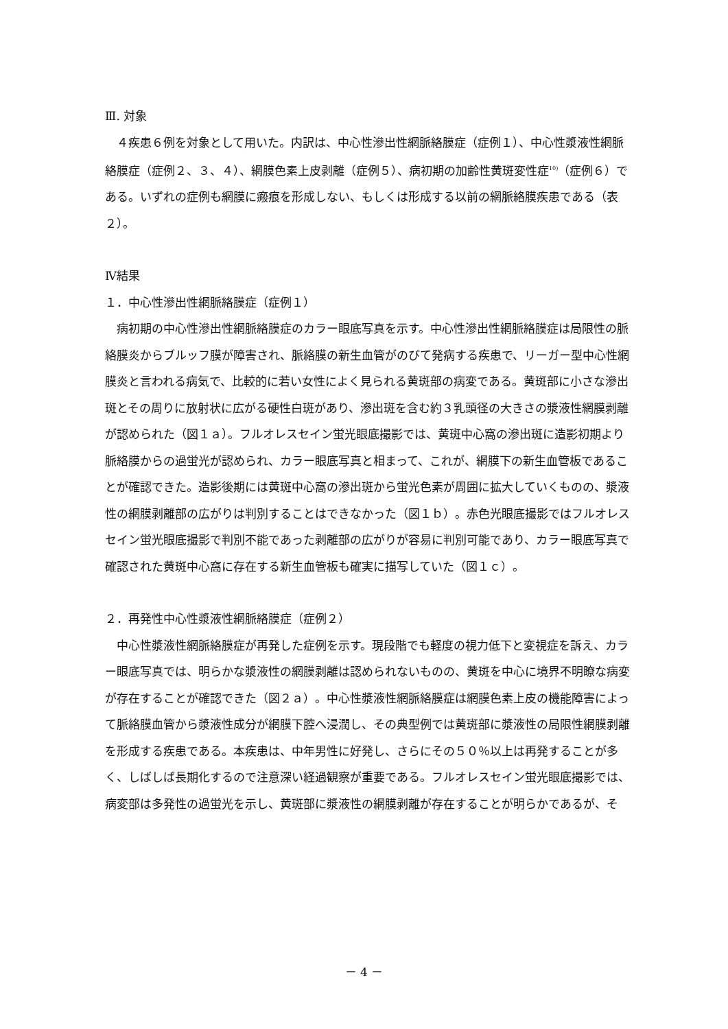Ⅲ. 対象
４疾患６例を対象として用いた。内訳は、中心性滲出性網脈絡膜症（症例１）、中心性漿液性網脈絡膜症（症例２、３、４）、網膜色素上皮剥離（症例５）、病初期の加齢性黄斑変性症<sup>10)</sup>（症例６）である。いずれの症例も網膜に瘢痕を形成しない、もしくは形成する以前の網脈絡膜疾患である（表２）。
Ⅳ結果
１．中心性滲出性網脈絡膜症（症例１）
病初期の中心性滲出性網脈絡膜症のカラー眼底写真を示す。中心性滲出性網脈絡膜症は局限性の脈絡膜炎からブルッフ膜が障害され、脈絡膜の新生血管がのびて発病する疾患で、リーガー型中心性網膜炎と言われる病気で、比較的に若い女性によく見られる黄斑部の病変である。黄斑部に小さな滲出斑とその周りに放射状に広がる硬性白斑があり、滲出斑を含む約３乳頭径の大きさの漿液性網膜剥離が認められた（図１ａ）。フルオレスセイン蛍光眼底撮影では、黄斑中心窩の滲出斑に造影初期より脈絡膜からの過蛍光が認められ、カラー眼底写真と相まって、これが、網膜下の新生血管板であることが確認できた。造影後期には黄斑中心窩の滲出斑から蛍光色素が周囲に拡大していくものの、漿液性の網膜剥離部の広がりは判別することはできなかった（図１ｂ）。赤色光眼底撮影ではフルオレスセイン蛍光眼底撮影で判別不能であった剥離部の広がりが容易に判別可能であり、カラー眼底写真で確認された黄斑中心窩に存在する新生血管板も確実に描写していた（図１ｃ）。
２．再発性中心性漿液性網脈絡膜症（症例２）
中心性漿液性網脈絡膜症が再発した症例を示す。現段階でも軽度の視力低下と変視症を訴え、カラー眼底写真では、明らかな漿液性の網膜剥離は認められないものの、黄斑を中心に境界不明瞭な病変が存在することが確認できた（図２ａ）。中心性漿液性網脈絡膜症は網膜色素上皮の機能障害によって脈絡膜血管から漿液性成分が網膜下腔へ浸潤し、その典型例では黄斑部に漿液性の局限性網膜剥離を形成する疾患である。本疾患は、中年男性に好発し、さらにその５０％以上は再発することが多く、しばしば長期化するので注意深い経過観察が重要である。フルオレスセイン蛍光眼底撮影では、病変部は多発性の過蛍光を示し、黄斑部に漿液性の網膜剥離が存在することが明らかであるが、そ
－ 4 －